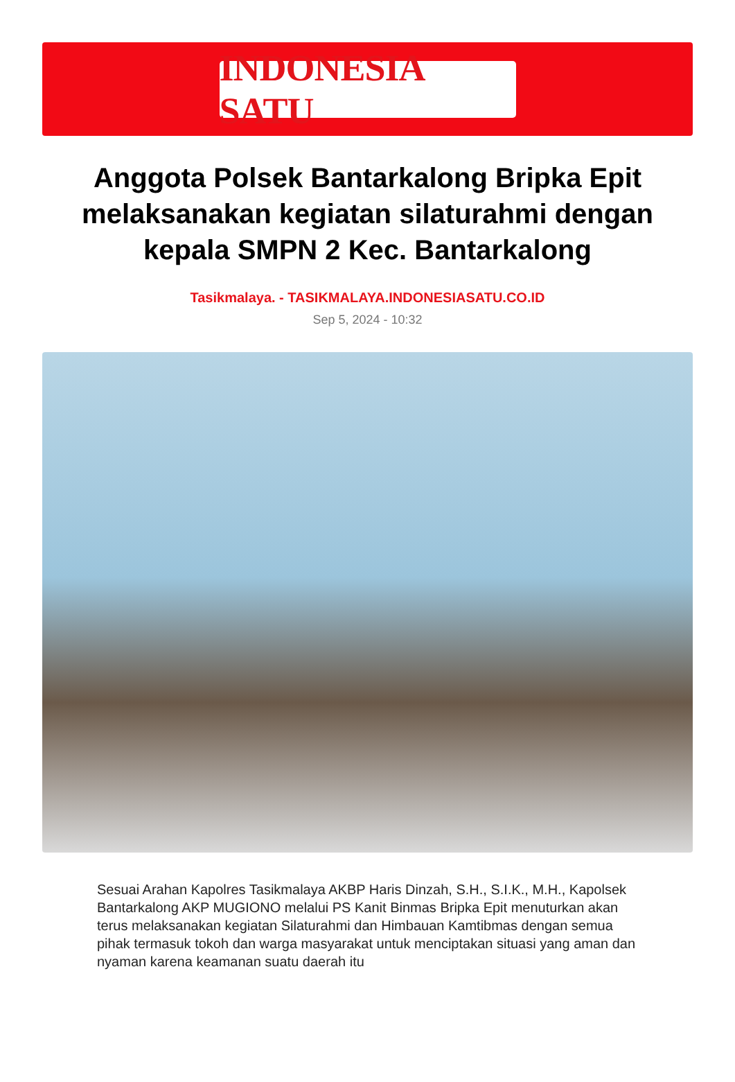INDONESIA SATU
Anggota Polsek Bantarkalong Bripka Epit melaksanakan kegiatan silaturahmi dengan kepala SMPN 2 Kec. Bantarkalong
Tasikmalaya. - TASIKMALAYA.INDONESIASATU.CO.ID
Sep 5, 2024 - 10:32
Sesuai Arahan Kapolres Tasikmalaya AKBP Haris Dinzah, S.H., S.I.K., M.H., Kapolsek Bantarkalong AKP MUGIONO melalui PS Kanit Binmas Bripka Epit menuturkan akan terus melaksanakan kegiatan Silaturahmi dan Himbauan Kamtibmas dengan semua pihak termasuk tokoh dan warga masyarakat untuk menciptakan situasi yang aman dan nyaman karena keamanan suatu daerah itu